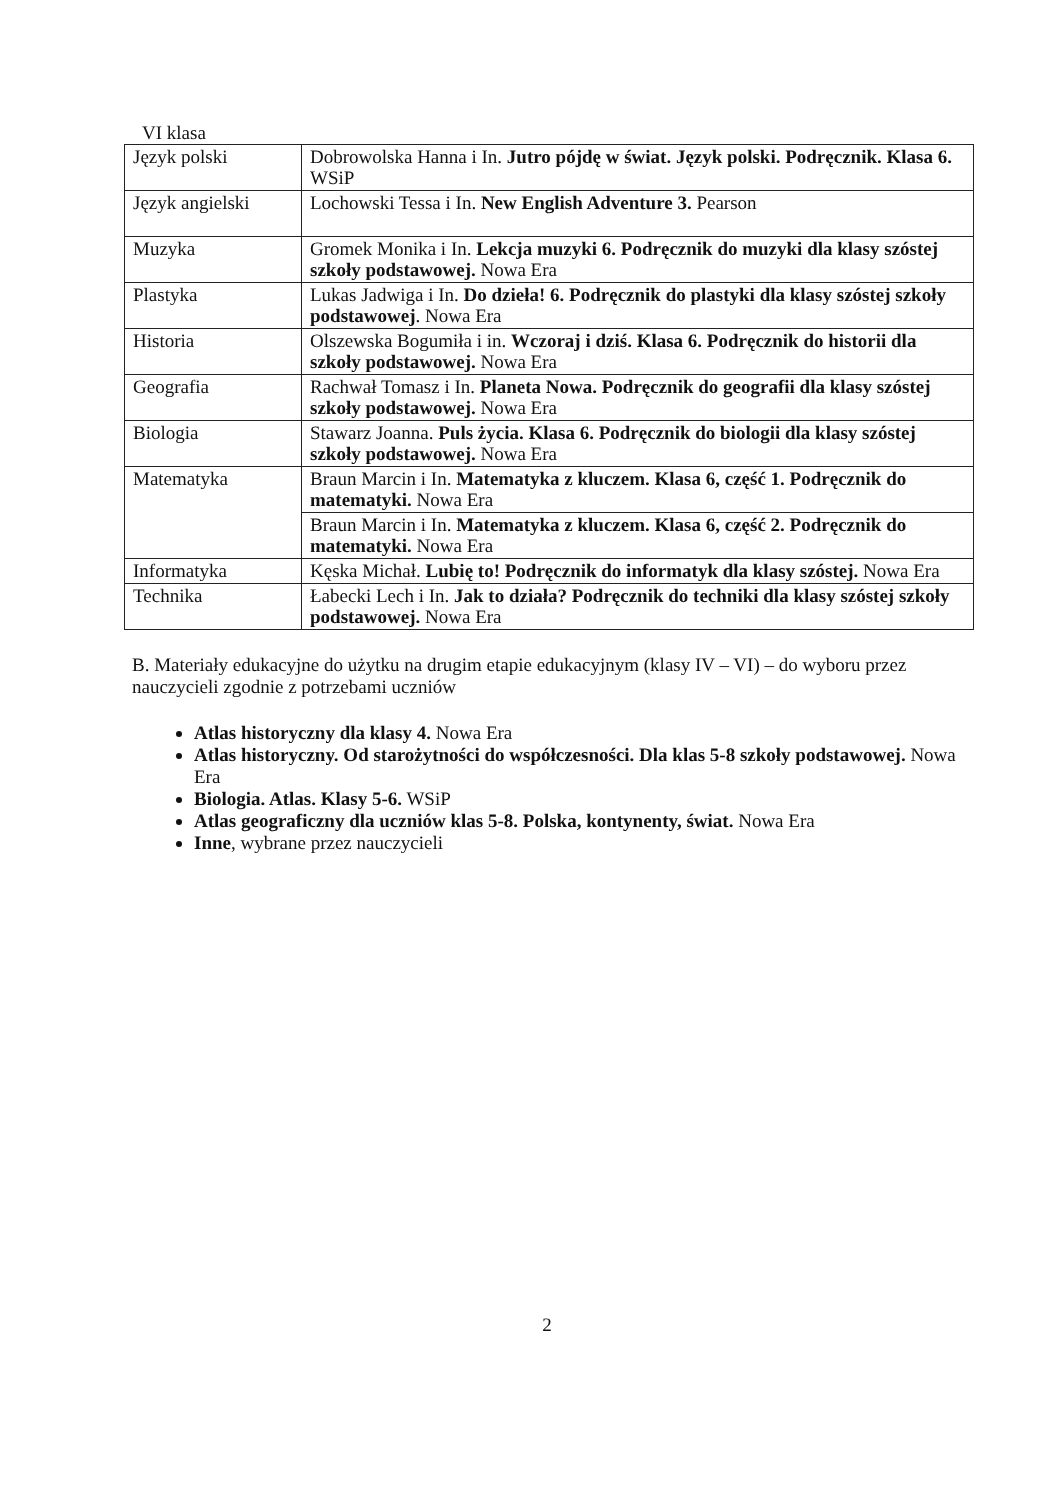VI klasa
| Język polski | Dobrowolska Hanna i In. Jutro pójdę w świat. Język polski. Podręcznik. Klasa 6. WSiP |
| Język angielski | Lochowski Tessa i In. New English Adventure 3. Pearson |
| Muzyka | Gromek Monika i In. Lekcja muzyki 6. Podręcznik do muzyki dla klasy szóstej szkoły podstawowej. Nowa Era |
| Plastyka | Lukas Jadwiga i In. Do dzieła! 6. Podręcznik do plastyki dla klasy szóstej szkoły podstawowej . Nowa Era |
| Historia | Olszewska Bogumiła i in. Wczoraj i dziś. Klasa 6. Podręcznik do historii dla szkoły podstawowej. Nowa Era |
| Geografia | Rachwał Tomasz i In. Planeta Nowa. Podręcznik do geografii dla klasy szóstej szkoły podstawowej. Nowa Era |
| Biologia | Stawarz Joanna. Puls życia. Klasa 6. Podręcznik do biologii dla klasy szóstej szkoły podstawowej. Nowa Era |
| Matematyka | Braun Marcin i In. Matematyka z kluczem. Klasa 6, część 1. Podręcznik do matematyki. Nowa Era |
| | Braun Marcin i In. Matematyka z kluczem. Klasa 6, część 2. Podręcznik do matematyki. Nowa Era |
| Informatyka | Kęska Michał. Lubię to! Podręcznik do informatyk dla klasy szóstej. Nowa Era |
| Technika | Łabecki Lech i In. Jak to działa? Podręcznik do techniki dla klasy szóstej szkoły podstawowej. Nowa Era |
B. Materiały edukacyjne do użytku na drugim etapie edukacyjnym (klasy IV – VI) – do wyboru przez nauczycieli zgodnie z potrzebami uczniów
Atlas historyczny dla klasy 4. Nowa Era
Atlas historyczny. Od starożytności do współczesności. Dla klas 5-8 szkoły podstawowej. Nowa Era
Biologia. Atlas. Klasy 5-6. WSiP
Atlas geograficzny dla uczniów klas 5-8. Polska, kontynenty, świat. Nowa Era
Inne, wybrane przez nauczycieli
2